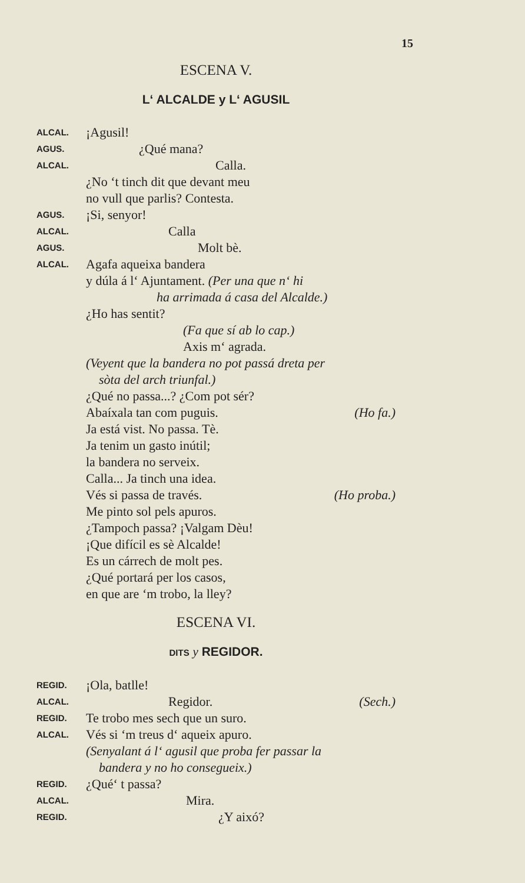15
ESCENA V.
L‘ ALCALDE y L‘ AGUSIL
ALCAL.
¡Agusil!
AGUS.
¿Qué mana?
ALCAL.
Calla.
¿No ‘t tinch dit que devant meu
no vull que parlis? Contesta.
AGUS.
¡Si, senyor!
ALCAL.
Calla
AGUS.
Molt bè.
ALCAL.
Agafa aqueixa bandera
y dúla á l‘ Ajuntament. (Per una que n‘ hi
ha arrimada á casa del Alcalde.)
¿Ho has sentit?
(Fa que sí ab lo cap.)
Axis m‘ agrada.
(Veyent que la bandera no pot passá dreta per
sòta del arch triunfal.)
¿Qué no passa...? ¿Com pot sér?
Abaíxala tan com puguis. (Ho fa.)
Ja está vist. No passa. Tè.
Ja tenim un gasto inútil;
la bandera no serveix.
Calla... Ja tinch una idea.
Vés si passa de través. (Ho proba.)
Me pinto sol pels apuros.
¿Tampoch passa? ¡Valgam Dèu!
¡Que difícil es sè Alcalde!
Es un cárrech de molt pes.
¿Qué portará per los casos,
en que are ‘m trobo, la lley?
ESCENA VI.
DITS y REGIDOR.
REGID.
¡Ola, batlle!
ALCAL.
Regidor. (Sech.)
REGID.
Te trobo mes sech que un suro.
ALCAL.
Vés si ‘m treus d‘ aqueix apuro.
(Senyalant á l‘ agusil que proba fer passar la
bandera y no ho consegueix.)
REGID.
¿Qué‘ t passa?
ALCAL.
Mira.
REGID.
¿Y aixó?